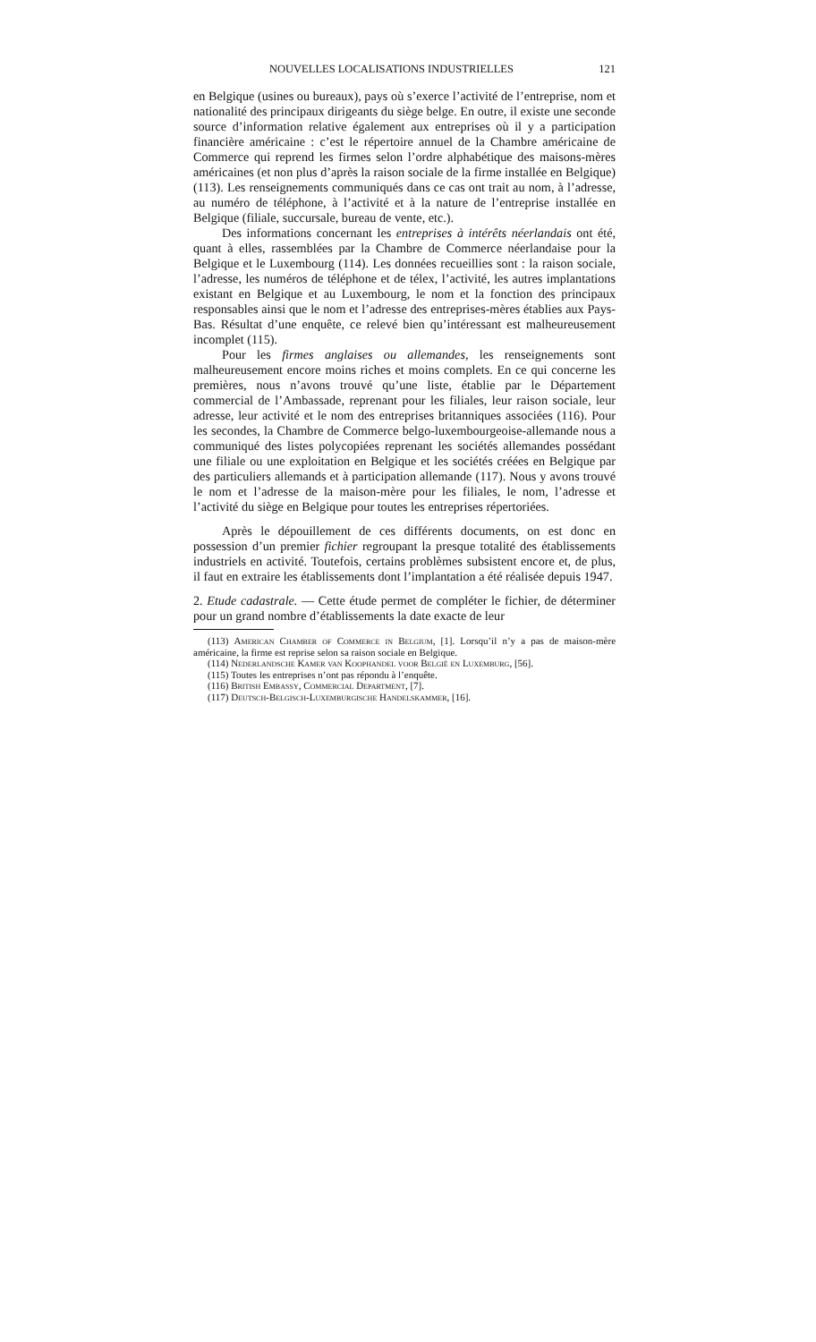NOUVELLES LOCALISATIONS INDUSTRIELLES 121
en Belgique (usines ou bureaux), pays où s’exerce l’activité de l’entreprise, nom et nationalité des principaux dirigeants du siège belge. En outre, il existe une seconde source d’information relative également aux entreprises où il y a participation financière américaine : c’est le répertoire annuel de la Chambre américaine de Commerce qui reprend les firmes selon l’ordre alphabétique des maisons-mères américaines (et non plus d’après la raison sociale de la firme installée en Belgique) (113). Les renseignements communiqués dans ce cas ont trait au nom, à l’adresse, au numéro de téléphone, à l’activité et à la nature de l’entreprise installée en Belgique (filiale, succursale, bureau de vente, etc.).
Des informations concernant les entreprises à intérêts néerlandais ont été, quant à elles, rassemblées par la Chambre de Commerce néerlandaise pour la Belgique et le Luxembourg (114). Les données recueillies sont : la raison sociale, l’adresse, les numéros de téléphone et de télex, l’activité, les autres implantations existant en Belgique et au Luxembourg, le nom et la fonction des principaux responsables ainsi que le nom et l’adresse des entreprises-mères établies aux Pays-Bas. Résultat d’une enquête, ce relevé bien qu’intéressant est malheureusement incomplet (115).
Pour les firmes anglaises ou allemandes, les renseignements sont malheureusement encore moins riches et moins complets. En ce qui concerne les premières, nous n’avons trouvé qu’une liste, établie par le Département commercial de l’Ambassade, reprenant pour les filiales, leur raison sociale, leur adresse, leur activité et le nom des entreprises britanniques associées (116). Pour les secondes, la Chambre de Commerce belgo-luxembourgeoise-allemande nous a communiqué des listes polycopiées reprenant les sociétés allemandes possédant une filiale ou une exploitation en Belgique et les sociétés créées en Belgique par des particuliers allemands et à participation allemande (117). Nous y avons trouvé le nom et l’adresse de la maison-mère pour les filiales, le nom, l’adresse et l’activité du siège en Belgique pour toutes les entreprises répertoriées.
Après le dépouillement de ces différents documents, on est donc en possession d’un premier fichier regroupant la presque totalité des établissements industriels en activité. Toutefois, certains problèmes subsistent encore et, de plus, il faut en extraire les établissements dont l’implantation a été réalisée depuis 1947.
2. Etude cadastrale. — Cette étude permet de compléter le fichier, de déterminer pour un grand nombre d’établissements la date exacte de leur
(113) American Chamber of Commerce in Belgium, [1]. Lorsqu’il n’y a pas de maison-mère américaine, la firme est reprise selon sa raison sociale en Belgique.
(114) Nederlandsche Kamer van Koophandel voor België en Luxemburg, [56].
(115) Toutes les entreprises n’ont pas répondu à l’enquête.
(116) British Embassy, Commercial Department, [7].
(117) Deutsch-Belgisch-Luxemburgische Handelskammer, [16].